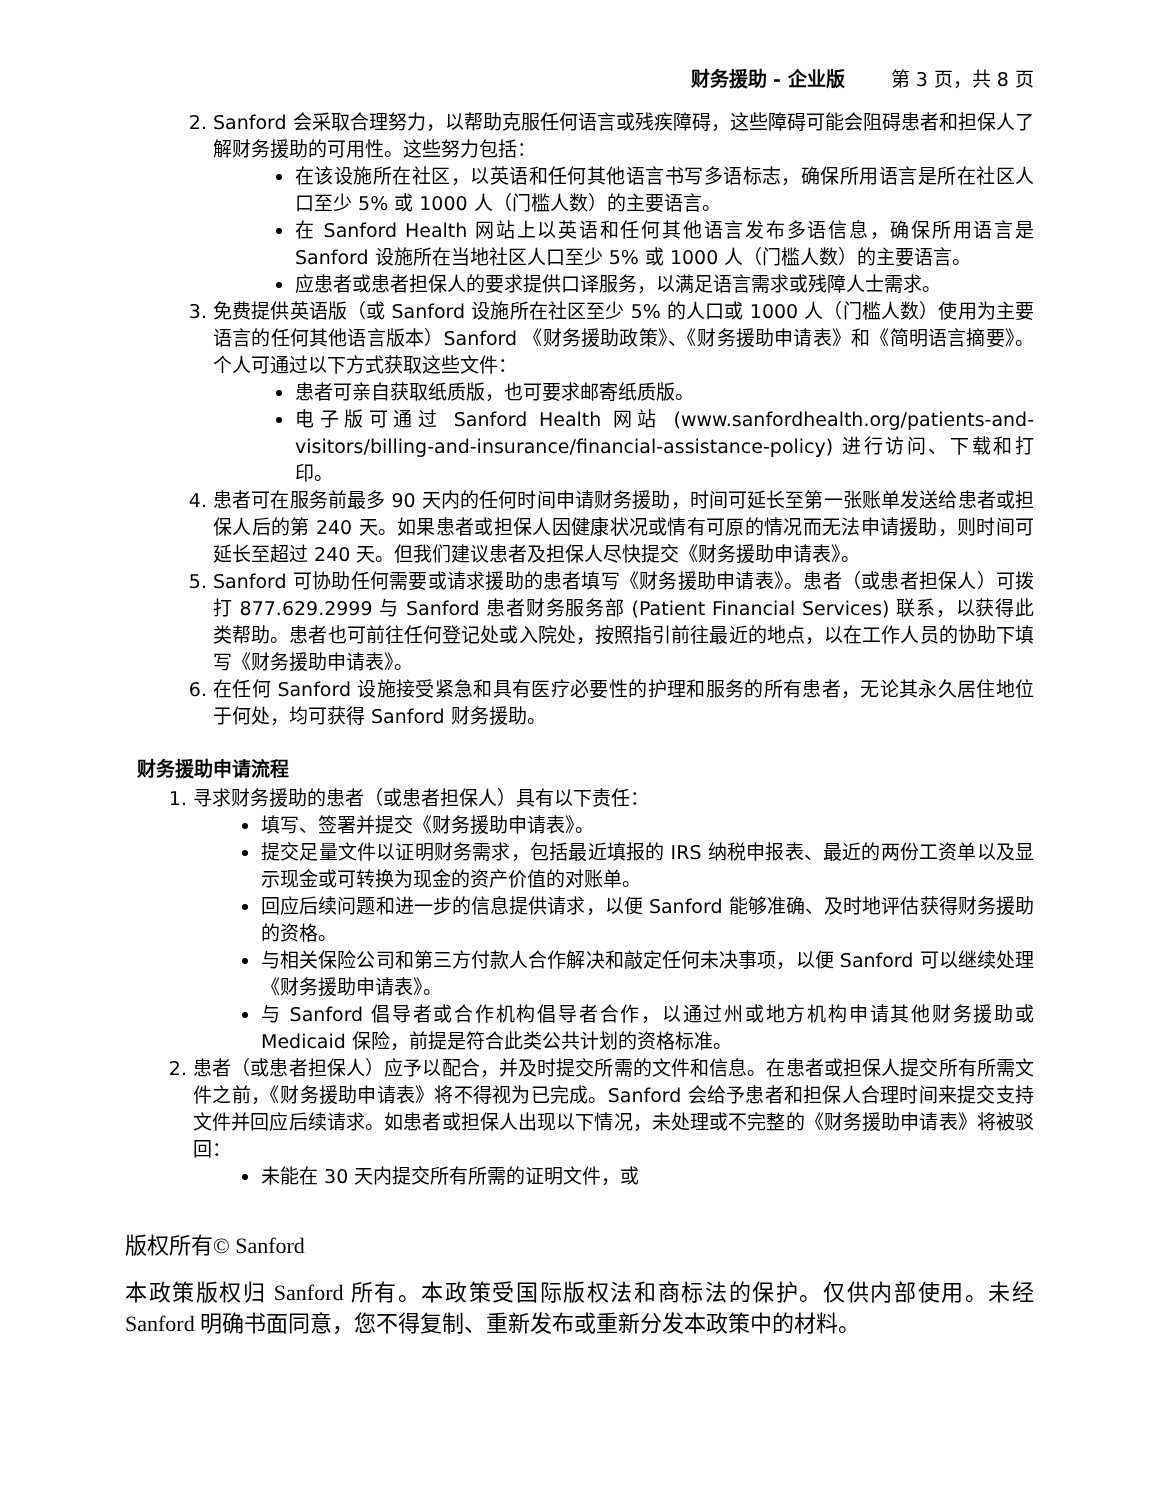财务援助 - 企业版 第 3 页，共 8 页
2. Sanford 会采取合理努力，以帮助克服任何语言或残疾障碍，这些障碍可能会阻碍患者和担保人了解财务援助的可用性。这些努力包括：
在该设施所在社区，以英语和任何其他语言书写多语标志，确保所用语言是所在社区人口至少 5% 或 1000 人（门槛人数）的主要语言。
在 Sanford Health 网站上以英语和任何其他语言发布多语信息，确保所用语言是 Sanford 设施所在当地社区人口至少 5% 或 1000 人（门槛人数）的主要语言。
应患者或患者担保人的要求提供口译服务，以满足语言需求或残障人士需求。
3. 免费提供英语版（或 Sanford 设施所在社区至少 5% 的人口或 1000 人（门槛人数）使用为主要语言的任何其他语言版本）Sanford 《财务援助政策》、《财务援助申请表》和《简明语言摘要》。个人可通过以下方式获取这些文件：
患者可亲自获取纸质版，也可要求邮寄纸质版。
电子版可通过 Sanford Health 网站 (www.sanfordhealth.org/patients-and-visitors/billing-and-insurance/financial-assistance-policy) 进行访问、下载和打印。
4. 患者可在服务前最多 90 天内的任何时间申请财务援助，时间可延长至第一张账单发送给患者或担保人后的第 240 天。如果患者或担保人因健康状况或情有可原的情况而无法申请援助，则时间可延长至超过 240 天。但我们建议患者及担保人尽快提交《财务援助申请表》。
5. Sanford 可协助任何需要或请求援助的患者填写《财务援助申请表》。患者（或患者担保人）可拨打 877.629.2999 与 Sanford 患者财务服务部 (Patient Financial Services) 联系，以获得此类帮助。患者也可前往任何登记处或入院处，按照指引前往最近的地点，以在工作人员的协助下填写《财务援助申请表》。
6. 在任何 Sanford 设施接受紧急和具有医疗必要性的护理和服务的所有患者，无论其永久居住地位于何处，均可获得 Sanford 财务援助。
财务援助申请流程
1. 寻求财务援助的患者（或患者担保人）具有以下责任：
填写、签署并提交《财务援助申请表》。
提交足量文件以证明财务需求，包括最近填报的 IRS 纳税申报表、最近的两份工资单以及显示现金或可转换为现金的资产价值的对账单。
回应后续问题和进一步的信息提供请求，以便 Sanford 能够准确、及时地评估获得财务援助的资格。
与相关保险公司和第三方付款人合作解决和敲定任何未决事项，以便 Sanford 可以继续处理《财务援助申请表》。
与 Sanford 倡导者或合作机构倡导者合作，以通过州或地方机构申请其他财务援助或 Medicaid 保险，前提是符合此类公共计划的资格标准。
2. 患者（或患者担保人）应予以配合，并及时提交所需的文件和信息。在患者或担保人提交所有所需文件之前，《财务援助申请表》将不得视为已完成。Sanford 会给予患者和担保人合理时间来提交支持文件并回应后续请求。如患者或担保人出现以下情况，未处理或不完整的《财务援助申请表》将被驳回：
未能在 30 天内提交所有所需的证明文件，或
版权所有© Sanford
本政策版权归 Sanford 所有。本政策受国际版权法和商标法的保护。仅供内部使用。未经 Sanford 明确书面同意，您不得复制、重新发布或重新分发本政策中的材料。